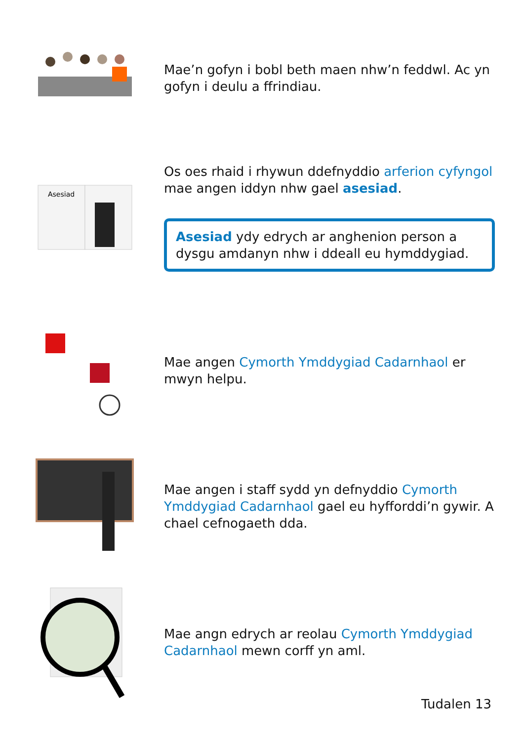Mae’n gofyn i bobl beth maen nhw’n feddwl. Ac yn gofyn i deulu a ffrindiau.
Asesiad
Os oes rhaid i rhywun ddefnyddio arferion cyfyngol mae angen iddyn nhw gael asesiad.
Asesiad ydy edrych ar anghenion person a dysgu amdanyn nhw i ddeall eu hymddygiad.
Mae angen Cymorth Ymddygiad Cadarnhaol er mwyn helpu.
Mae angen i staff sydd yn defnyddio Cymorth Ymddygiad Cadarnhaol gael eu hyfforddi’n gywir. A chael cefnogaeth dda.
Mae angn edrych ar reolau Cymorth Ymddygiad Cadarnhaol mewn corff yn aml.
Tudalen 13